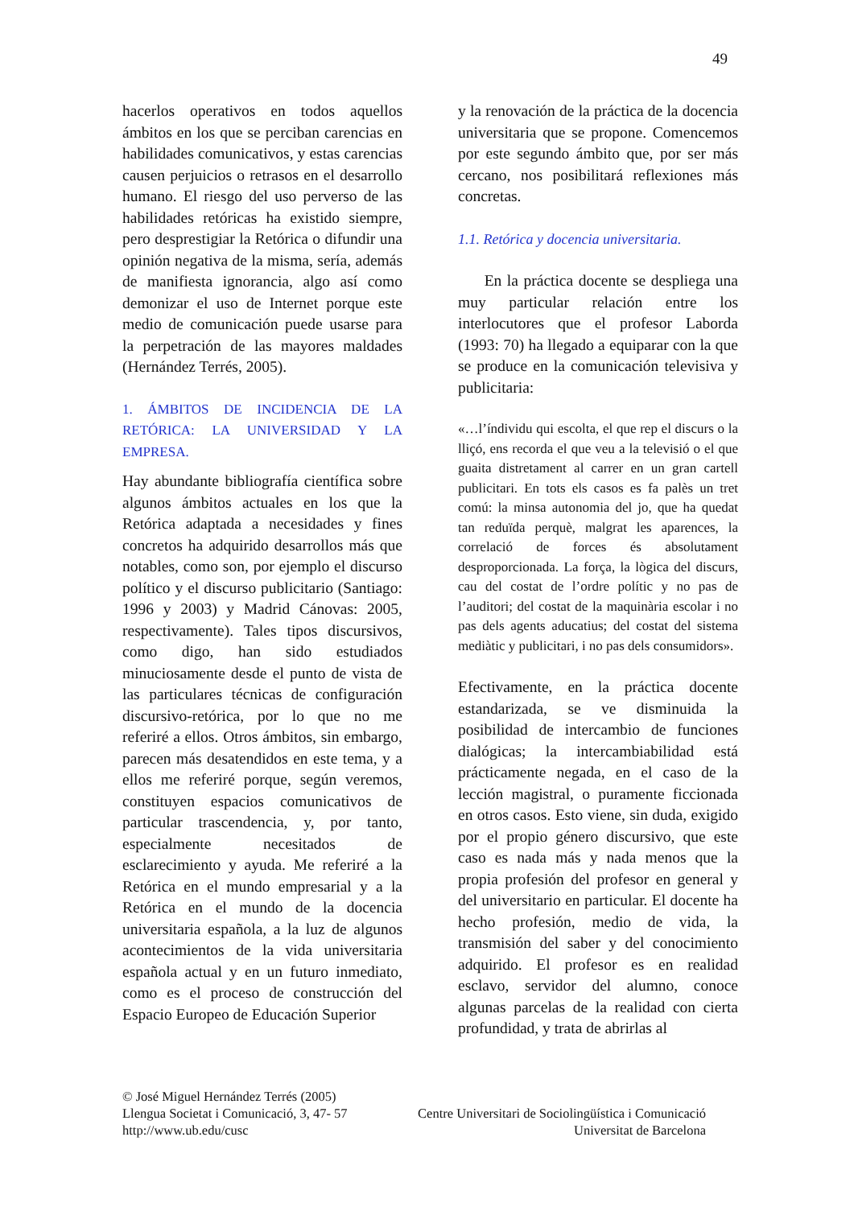49
hacerlos operativos en todos aquellos ámbitos en los que se perciban carencias en habilidades comunicativos, y estas carencias causen perjuicios o retrasos en el desarrollo humano. El riesgo del uso perverso de las habilidades retóricas ha existido siempre, pero desprestigiar la Retórica o difundir una opinión negativa de la misma, sería, además de manifiesta ignorancia, algo así como demonizar el uso de Internet porque este medio de comunicación puede usarse para la perpetración de las mayores maldades (Hernández Terrés, 2005).
1. ÁMBITOS DE INCIDENCIA DE LA RETÓRICA: LA UNIVERSIDAD Y LA EMPRESA.
Hay abundante bibliografía científica sobre algunos ámbitos actuales en los que la Retórica adaptada a necesidades y fines concretos ha adquirido desarrollos más que notables, como son, por ejemplo el discurso político y el discurso publicitario (Santiago: 1996 y 2003) y Madrid Cánovas: 2005, respectivamente). Tales tipos discursivos, como digo, han sido estudiados minuciosamente desde el punto de vista de las particulares técnicas de configuración discursivo-retórica, por lo que no me referiré a ellos. Otros ámbitos, sin embargo, parecen más desatendidos en este tema, y a ellos me referiré porque, según veremos, constituyen espacios comunicativos de particular trascendencia, y, por tanto, especialmente necesitados de esclarecimiento y ayuda. Me referiré a la Retórica en el mundo empresarial y a la Retórica en el mundo de la docencia universitaria española, a la luz de algunos acontecimientos de la vida universitaria española actual y en un futuro inmediato, como es el proceso de construcción del Espacio Europeo de Educación Superior
y la renovación de la práctica de la docencia universitaria que se propone. Comencemos por este segundo ámbito que, por ser más cercano, nos posibilitará reflexiones más concretas.
1.1. Retórica y docencia universitaria.
En la práctica docente se despliega una muy particular relación entre los interlocutores que el profesor Laborda (1993: 70) ha llegado a equiparar con la que se produce en la comunicación televisiva y publicitaria:
«…l’índividu qui escolta, el que rep el discurs o la lliçó, ens recorda el que veu a la televisió o el que guaita distretament al carrer en un gran cartell publicitari. En tots els casos es fa palès un tret comú: la minsa autonomia del jo, que ha quedat tan reduïda perquè, malgrat les aparences, la correlació de forces és absolutament desproporcionada. La força, la lògica del discurs, cau del costat de l’ordre polític y no pas de l’auditori; del costat de la maquinària escolar i no pas dels agents aducatius; del costat del sistema mediàtic y publicitari, i no pas dels consumidors».
Efectivamente, en la práctica docente estandarizada, se ve disminuida la posibilidad de intercambio de funciones dialógicas; la intercambiabilidad está prácticamente negada, en el caso de la lección magistral, o puramente ficcionada en otros casos. Esto viene, sin duda, exigido por el propio género discursivo, que este caso es nada más y nada menos que la propia profesión del profesor en general y del universitario en particular. El docente ha hecho profesión, medio de vida, la transmisión del saber y del conocimiento adquirido. El profesor es en realidad esclavo, servidor del alumno, conoce algunas parcelas de la realidad con cierta profundidad, y trata de abrirlas al
© José Miguel Hernández Terrés (2005)
Llengua Societat i Comunicació, 3, 47- 57 Centre Universitari de Sociolingüística i Comunicació
http://www.ub.edu/cusc Universitat de Barcelona